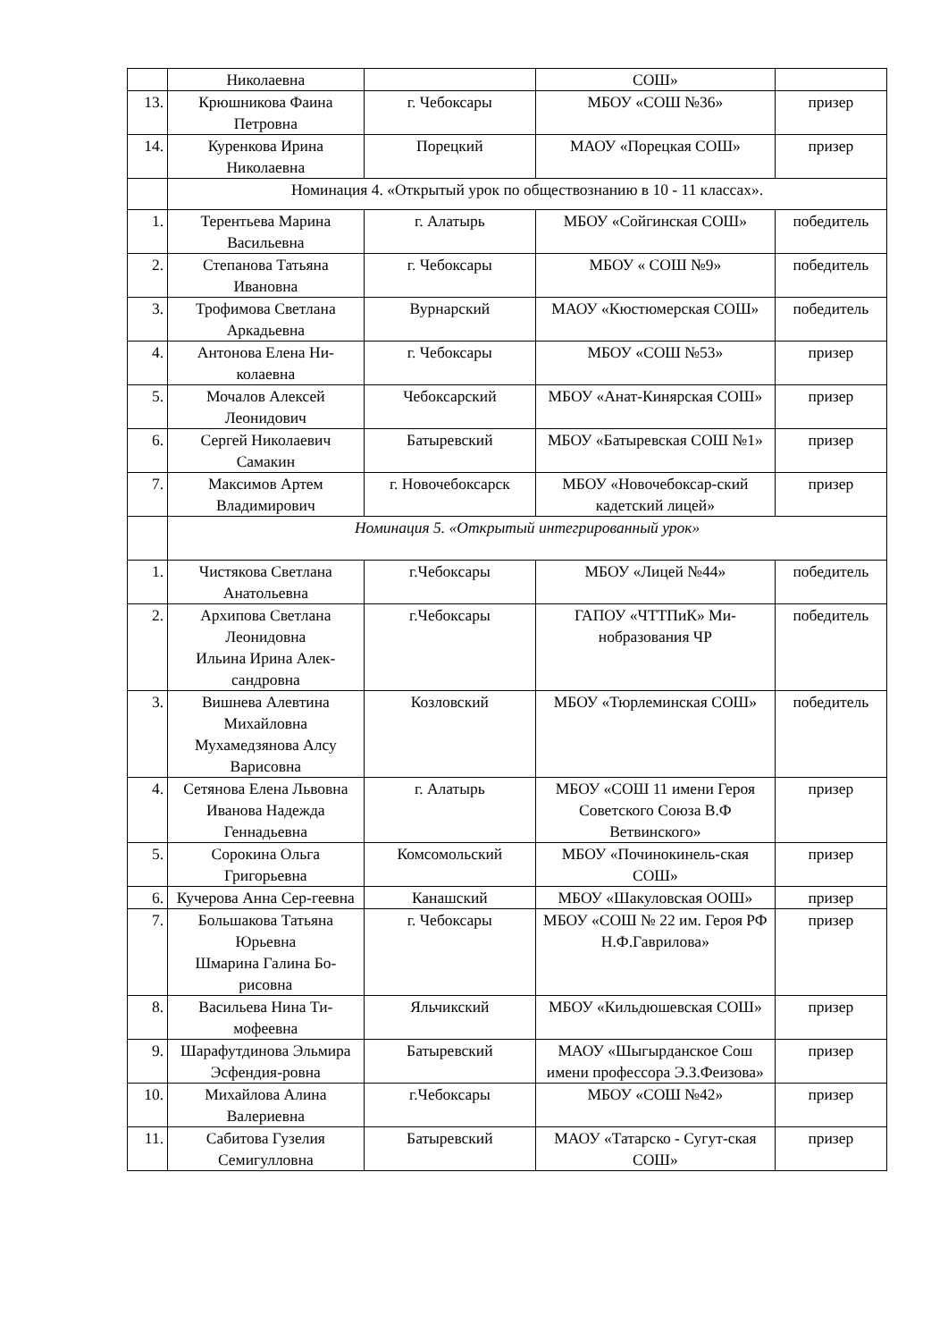| | Николаевна | | СОШ» | |
| 13. | Крюшникова Фаина Петровна | г. Чебоксары | МБОУ «СОШ №36» | призер |
| 14. | Куренкова Ирина Николаевна | Порецкий | МАОУ «Порецкая СОШ» | призер |
| | Номинация 4. «Открытый урок по обществознанию в 10 - 11 классах». | | | |
| 1. | Терентьева Марина Васильевна | г. Алатырь | МБОУ «Сойгинская СОШ» | победитель |
| 2. | Степанова Татьяна Ивановна | г. Чебоксары | МБОУ « СОШ №9» | победитель |
| 3. | Трофимова Светлана Аркадьевна | Вурнарский | МАОУ «Кюстюмерская СОШ» | победитель |
| 4. | Антонова Елена Ни-колаевна | г. Чебоксары | МБОУ «СОШ №53» | призер |
| 5. | Мочалов Алексей Леонидович | Чебоксарский | МБОУ «Анат-Кинярская СОШ» | призер |
| 6. | Сергей Николаевич Самакин | Батыревский | МБОУ «Батыревская СОШ №1» | призер |
| 7. | Максимов Артем Владимирович | г. Новочебоксарск | МБОУ «Новочебоксар-ский кадетский лицей» | призер |
| | Номинация 5. «Открытый интегрированный урок» | | | |
| 1. | Чистякова Светлана Анатольевна | г.Чебоксары | МБОУ «Лицей №44» | победитель |
| 2. | Архипова Светлана Леонидовна Ильина Ирина Алек-сандровна | г.Чебоксары | ГАПОУ «ЧТТПиК» Ми-нобразования ЧР | победитель |
| 3. | Вишнева Алевтина Михайловна Мухамедзянова Алсу Варисовна | Козловский | МБОУ «Тюрлеминская СОШ» | победитель |
| 4. | Сетянова Елена Львовна Иванова Надежда Геннадьевна | г. Алатырь | МБОУ «СОШ 11 имени Героя Советского Союза В.Ф Ветвинского» | призер |
| 5. | Сорокина Ольга Григорьевна | Комсомольский | МБОУ «Починокинель-ская СОШ» | призер |
| 6. | Кучерова Анна Сер-геевна | Канашский | МБОУ «Шакуловская ООШ» | призер |
| 7. | Большакова Татьяна Юрьевна Шмарина Галина Бо-рисовна | г. Чебоксары | МБОУ «СОШ № 22 им. Героя РФ Н.Ф.Гаврилова» | призер |
| 8. | Васильева Нина Ти-мофеевна | Яльчикский | МБОУ «Кильдюшевская СОШ» | призер |
| 9. | Шарафутдинова Эльмира Эсфендия-ровна | Батыревский | МАОУ «Шыгырданское Сош имени профессора Э.З.Феизова» | призер |
| 10. | Михайлова Алина Валериевна | г.Чебоксары | МБОУ «СОШ №42» | призер |
| 11. | Сабитова Гузелия Семигулловна | Батыревский | МАОУ «Татарско - Сугут-ская СОШ» | призер |